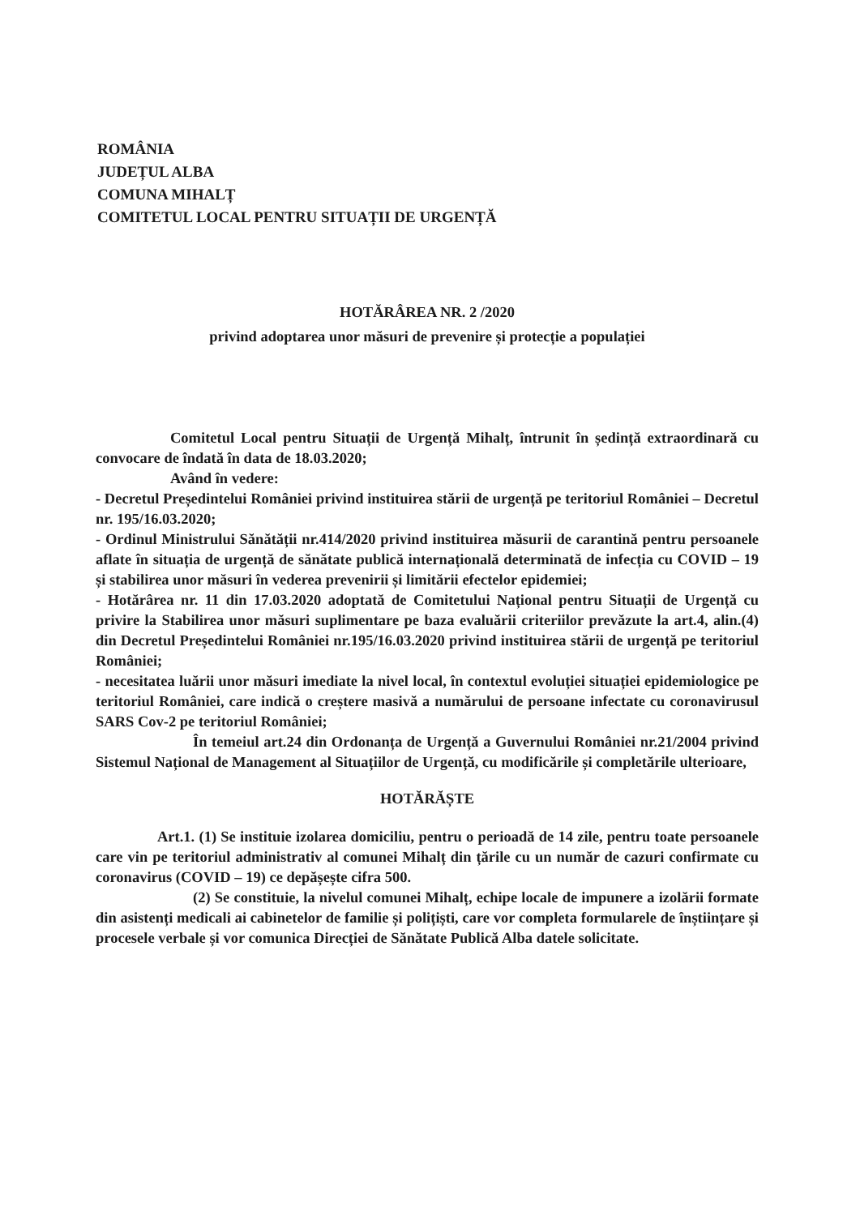ROMÂNIA
JUDEȚUL ALBA
COMUNA MIHALȚ
COMITETUL LOCAL PENTRU SITUAȚII DE URGENȚĂ
HOTĂRÂREA NR. 2 /2020
privind adoptarea unor măsuri de prevenire și protecție a populației
Comitetul Local pentru Situații de Urgență Mihalț, întrunit în ședință extraordinară cu convocare de îndată în data de 18.03.2020;
Având în vedere:
- Decretul Președintelui României privind instituirea stării de urgență pe teritoriul României – Decretul nr. 195/16.03.2020;
- Ordinul Ministrului Sănătății nr.414/2020 privind instituirea măsurii de carantină pentru persoanele aflate în situația de urgență de sănătate publică internațională determinată de infecția cu COVID – 19 și stabilirea unor măsuri în vederea prevenirii și limitării efectelor epidemiei;
- Hotărârea nr. 11 din 17.03.2020 adoptată de Comitetului Național pentru Situații de Urgență cu privire la Stabilirea unor măsuri suplimentare pe baza evaluării criteriilor prevăzute la art.4, alin.(4) din Decretul Președintelui României nr.195/16.03.2020 privind instituirea stării de urgență pe teritoriul României;
- necesitatea luării unor măsuri imediate la nivel local, în contextul evoluției situației epidemiologice pe teritoriul României, care indică o creștere masivă a numărului de persoane infectate cu coronavirusul SARS Cov-2 pe teritoriul României;
În temeiul art.24 din Ordonanța de Urgență a Guvernului României nr.21/2004 privind Sistemul Național de Management al Situațiilor de Urgență, cu modificările și completările ulterioare,
HOTĂRĂȘTE
Art.1. (1) Se instituie izolarea domiciliu, pentru o perioadă de 14 zile, pentru toate persoanele care vin pe teritoriul administrativ al comunei Mihalț din țările cu un număr de cazuri confirmate cu coronavirus (COVID – 19) ce depășește cifra 500.
(2) Se constituie, la nivelul comunei Mihalț, echipe locale de impunere a izolării formate din asistenți medicali ai cabinetelor de familie și polițiști, care vor completa formularele de înștiințare și procesele verbale și vor comunica Direcției de Sănătate Publică Alba datele solicitate.